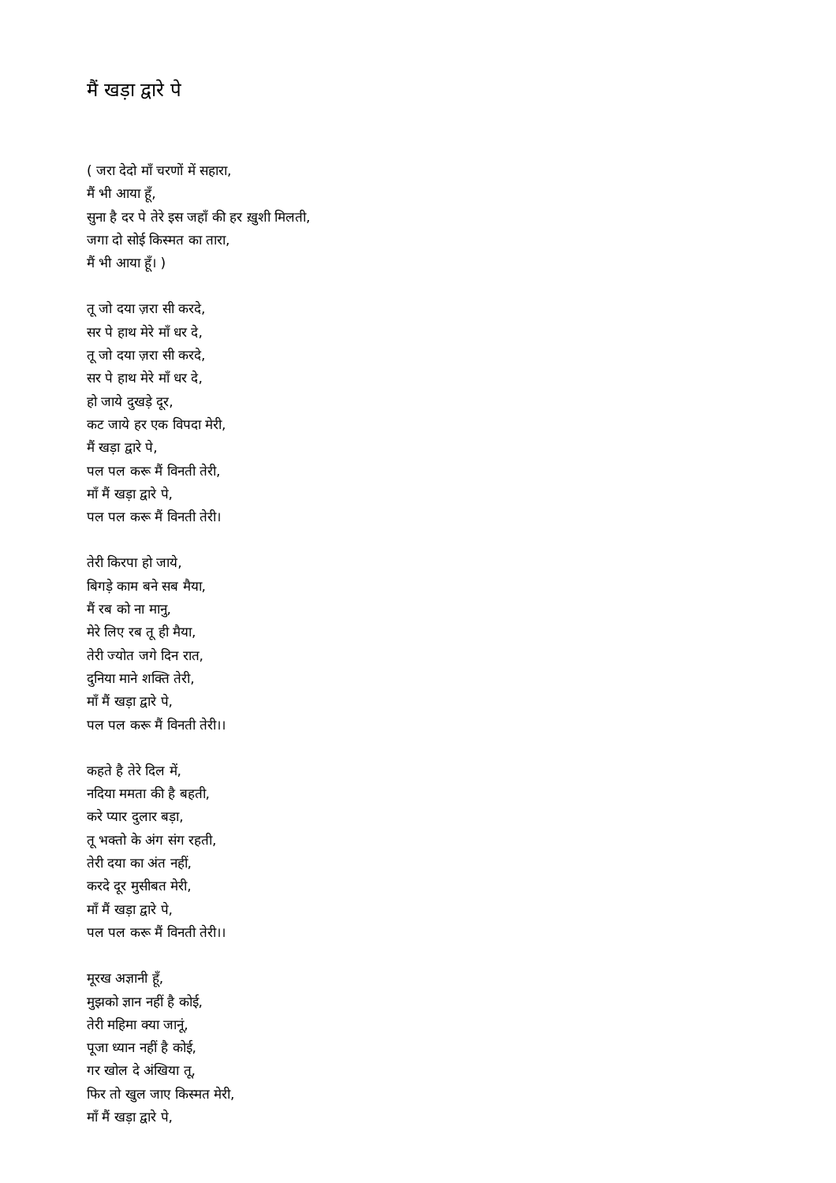मैं खड़ा द्वारे पे
( जरा देदो माँ चरणों में सहारा,
मैं भी आया हूँ,
सुना है दर पे तेरे इस जहाँ की हर ख़ुशी मिलती,
जगा दो सोई किस्मत का तारा,
मैं भी आया हूँ। )
तू जो दया ज़रा सी करदे,
सर पे हाथ मेरे माँ धर दे,
तू जो दया ज़रा सी करदे,
सर पे हाथ मेरे माँ धर दे,
हो जाये दुखड़े दूर,
कट जाये हर एक विपदा मेरी,
मैं खड़ा द्वारे पे,
पल पल करू मैं विनती तेरी,
माँ मैं खड़ा द्वारे पे,
पल पल करू मैं विनती तेरी।
तेरी किरपा हो जाये,
बिगड़े काम बने सब मैया,
मैं रब को ना मानु,
मेरे लिए रब तू ही मैया,
तेरी ज्योत जगे दिन रात,
दुनिया माने शक्ति तेरी,
माँ मैं खड़ा द्वारे पे,
पल पल करू मैं विनती तेरी।।
कहते है तेरे दिल में,
नदिया ममता की है बहती,
करे प्यार दुलार बड़ा,
तू भक्तो के अंग संग रहती,
तेरी दया का अंत नहीं,
करदे दूर मुसीबत मेरी,
माँ मैं खड़ा द्वारे पे,
पल पल करू मैं विनती तेरी।।
मूरख अज्ञानी हूँ,
मुझको ज्ञान नहीं है कोई,
तेरी महिमा क्या जानूं,
पूजा ध्यान नहीं है कोई,
गर खोल दे अंखिया तू,
फिर तो खुल जाए किस्मत मेरी,
माँ मैं खड़ा द्वारे पे,